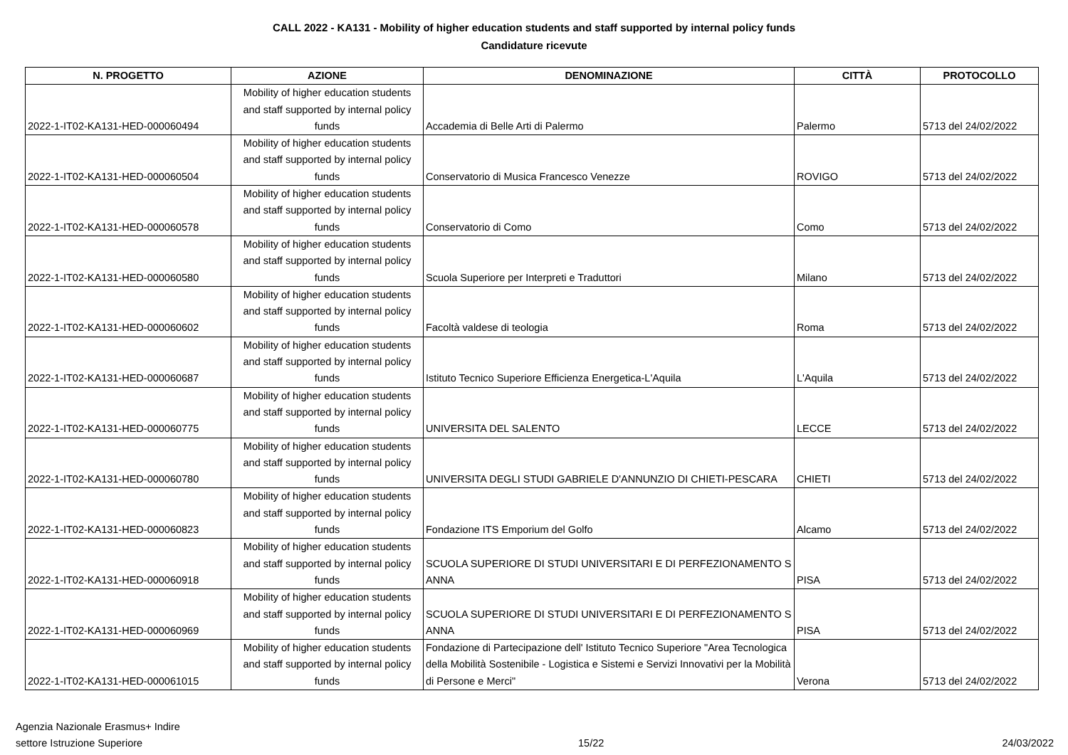CALL 2022 - KA131 - Mobility of higher education students and staff supported by internal policy funds
Candidature ricevute
| N. PROGETTO | AZIONE | DENOMINAZIONE | CITTÀ | PROTOCOLLO |
| --- | --- | --- | --- | --- |
| 2022-1-IT02-KA131-HED-000060494 | Mobility of higher education students and staff supported by internal policy funds | Accademia di Belle Arti di Palermo | Palermo | 5713 del 24/02/2022 |
| 2022-1-IT02-KA131-HED-000060504 | Mobility of higher education students and staff supported by internal policy funds | Conservatorio di Musica Francesco Venezze | ROVIGO | 5713 del 24/02/2022 |
| 2022-1-IT02-KA131-HED-000060578 | Mobility of higher education students and staff supported by internal policy funds | Conservatorio di Como | Como | 5713 del 24/02/2022 |
| 2022-1-IT02-KA131-HED-000060580 | Mobility of higher education students and staff supported by internal policy funds | Scuola Superiore per Interpreti e Traduttori | Milano | 5713 del 24/02/2022 |
| 2022-1-IT02-KA131-HED-000060602 | Mobility of higher education students and staff supported by internal policy funds | Facoltà valdese di teologia | Roma | 5713 del 24/02/2022 |
| 2022-1-IT02-KA131-HED-000060687 | Mobility of higher education students and staff supported by internal policy funds | Istituto Tecnico Superiore Efficienza Energetica-L'Aquila | L'Aquila | 5713 del 24/02/2022 |
| 2022-1-IT02-KA131-HED-000060775 | Mobility of higher education students and staff supported by internal policy funds | UNIVERSITA DEL SALENTO | LECCE | 5713 del 24/02/2022 |
| 2022-1-IT02-KA131-HED-000060780 | Mobility of higher education students and staff supported by internal policy funds | UNIVERSITA DEGLI STUDI GABRIELE D'ANNUNZIO DI CHIETI-PESCARA | CHIETI | 5713 del 24/02/2022 |
| 2022-1-IT02-KA131-HED-000060823 | Mobility of higher education students and staff supported by internal policy funds | Fondazione ITS Emporium del Golfo | Alcamo | 5713 del 24/02/2022 |
| 2022-1-IT02-KA131-HED-000060918 | Mobility of higher education students and staff supported by internal policy funds | SCUOLA SUPERIORE DI STUDI UNIVERSITARI E DI PERFEZIONAMENTO S ANNA | PISA | 5713 del 24/02/2022 |
| 2022-1-IT02-KA131-HED-000060969 | Mobility of higher education students and staff supported by internal policy funds | SCUOLA SUPERIORE DI STUDI UNIVERSITARI E DI PERFEZIONAMENTO S ANNA | PISA | 5713 del 24/02/2022 |
| 2022-1-IT02-KA131-HED-000061015 | Mobility of higher education students and staff supported by internal policy funds | Fondazione di Partecipazione dell' Istituto Tecnico Superiore "Area Tecnologica della Mobilità Sostenibile - Logistica e Sistemi e Servizi Innovativi per la Mobilità di Persone e Merci" | Verona | 5713 del 24/02/2022 |
Agenzia Nazionale Erasmus+ Indire
settore Istruzione Superiore
15/22 24/03/2022